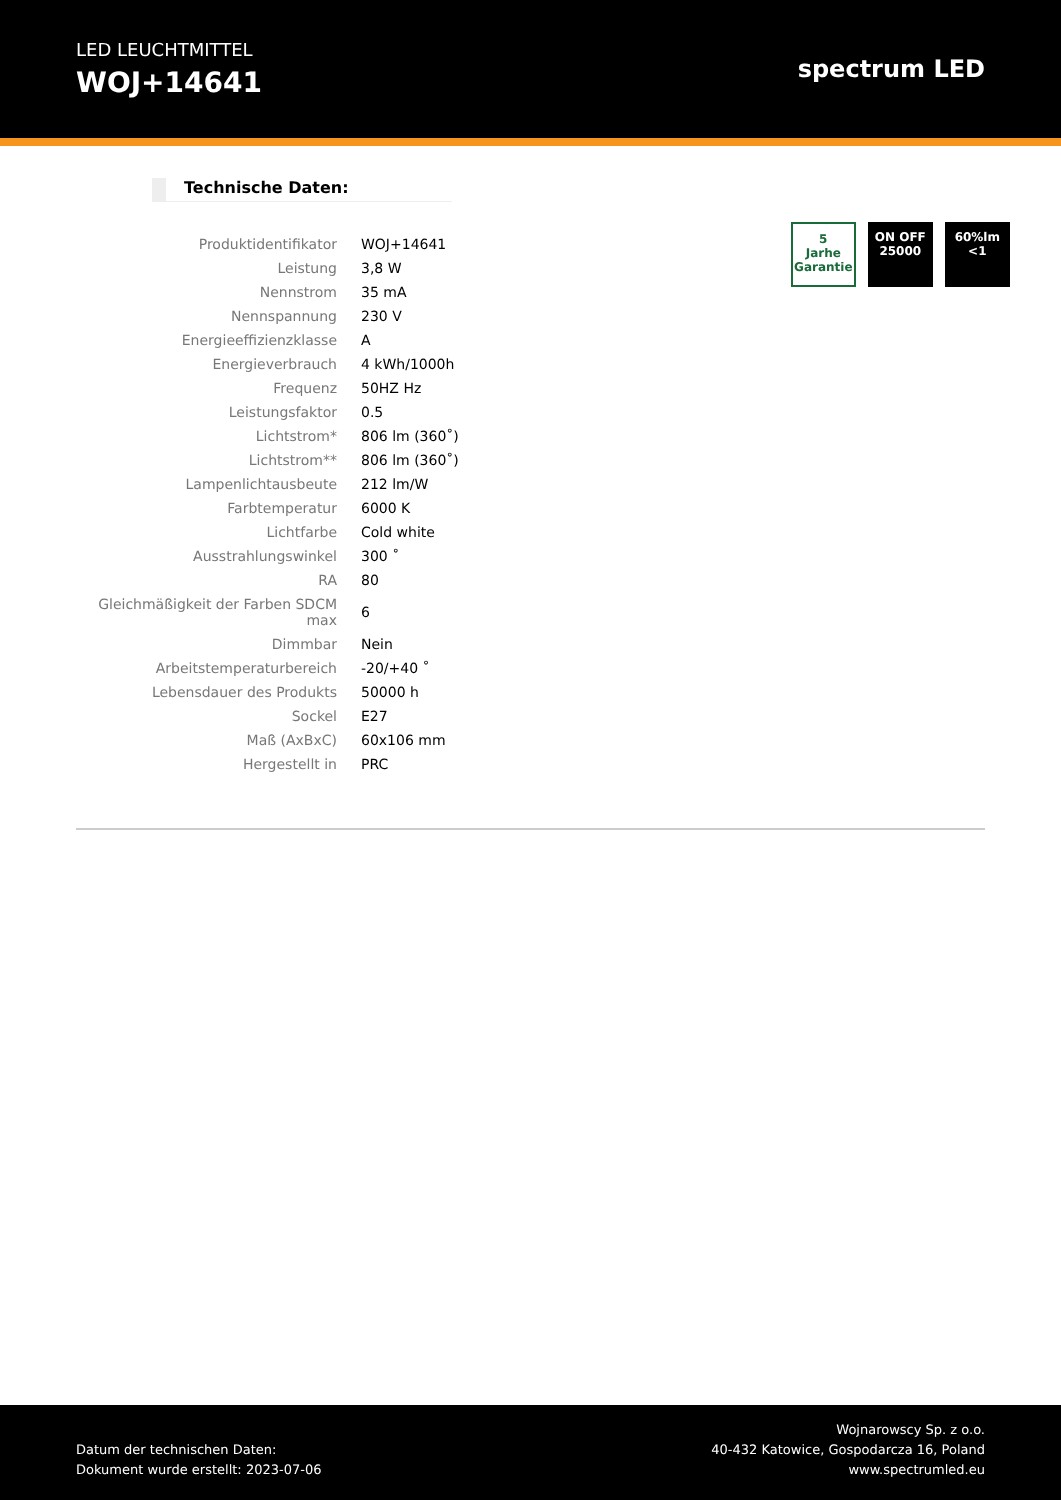LED LEUCHTMITTEL
WOJ+14641
spectrum LED
Technische Daten:
| Produktidentifikator | WOJ+14641 |
| Leistung | 3,8 W |
| Nennstrom | 35 mA |
| Nennspannung | 230 V |
| Energieeffizienzklasse | A |
| Energieverbrauch | 4 kWh/1000h |
| Frequenz | 50HZ Hz |
| Leistungsfaktor | 0.5 |
| Lichtstrom* | 806 lm (360˚) |
| Lichtstrom** | 806 lm (360˚) |
| Lampenlichtausbeute | 212 lm/W |
| Farbtemperatur | 6000 K |
| Lichtfarbe | Cold white |
| Ausstrahlungswinkel | 300 ˚ |
| RA | 80 |
| Gleichmäßigkeit der Farben SDCM max | 6 |
| Dimmbar | Nein |
| Arbeitstemperaturbereich | -20/+40 ˚ |
| Lebensdauer des Produkts | 50000 h |
| Sockel | E27 |
| Maß (AxBxC) | 60x106 mm |
| Hergestellt in | PRC |
5
Jarhe Garantie
ON OFF
25000
60%lm
<1
Datum der technischen Daten:
Dokument wurde erstellt: 2023-07-06
Wojnarowscy Sp. z o.o.
40-432 Katowice, Gospodarcza 16, Poland
www.spectrumled.eu